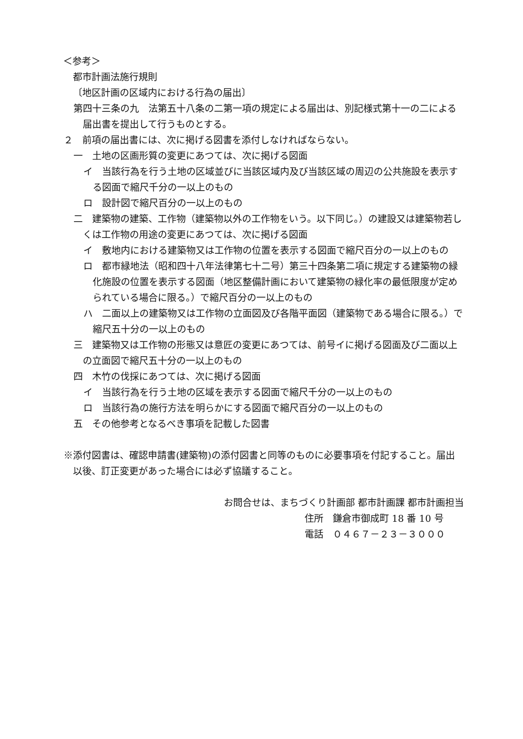＜参考＞
都市計画法施行規則
〔地区計画の区域内における行為の届出〕
第四十三条の九　法第五十八条の二第一項の規定による届出は、別記様式第十一の二による届出書を提出して行うものとする。
２　前項の届出書には、次に掲げる図書を添付しなければならない。
一　土地の区画形質の変更にあつては、次に掲げる図面
イ　当該行為を行う土地の区域並びに当該区域内及び当該区域の周辺の公共施設を表示する図面で縮尺千分の一以上のもの
ロ　設計図で縮尺百分の一以上のもの
二　建築物の建築、工作物（建築物以外の工作物をいう。以下同じ。）の建設又は建築物若しくは工作物の用途の変更にあつては、次に掲げる図面
イ　敷地内における建築物又は工作物の位置を表示する図面で縮尺百分の一以上のもの
ロ　都市緑地法（昭和四十八年法律第七十二号）第三十四条第二項に規定する建築物の緑化施設の位置を表示する図面（地区整備計画において建築物の緑化率の最低限度が定められている場合に限る。）で縮尺百分の一以上のもの
ハ　二面以上の建築物又は工作物の立面図及び各階平面図（建築物である場合に限る。）で縮尺五十分の一以上のもの
三　建築物又は工作物の形態又は意匠の変更にあつては、前号イに掲げる図面及び二面以上の立面図で縮尺五十分の一以上のもの
四　木竹の伐採にあつては、次に掲げる図面
イ　当該行為を行う土地の区域を表示する図面で縮尺千分の一以上のもの
ロ　当該行為の施行方法を明らかにする図面で縮尺百分の一以上のもの
五　その他参考となるべき事項を記載した図書
※添付図書は、確認申請書(建築物)の添付図書と同等のものに必要事項を付記すること。届出以後、訂正変更があった場合には必ず協議すること。
お問合せは、まちづくり計画部 都市計画課 都市計画担当
住所　鎌倉市御成町 18 番 10 号
電話　０４６７－２３－３０００